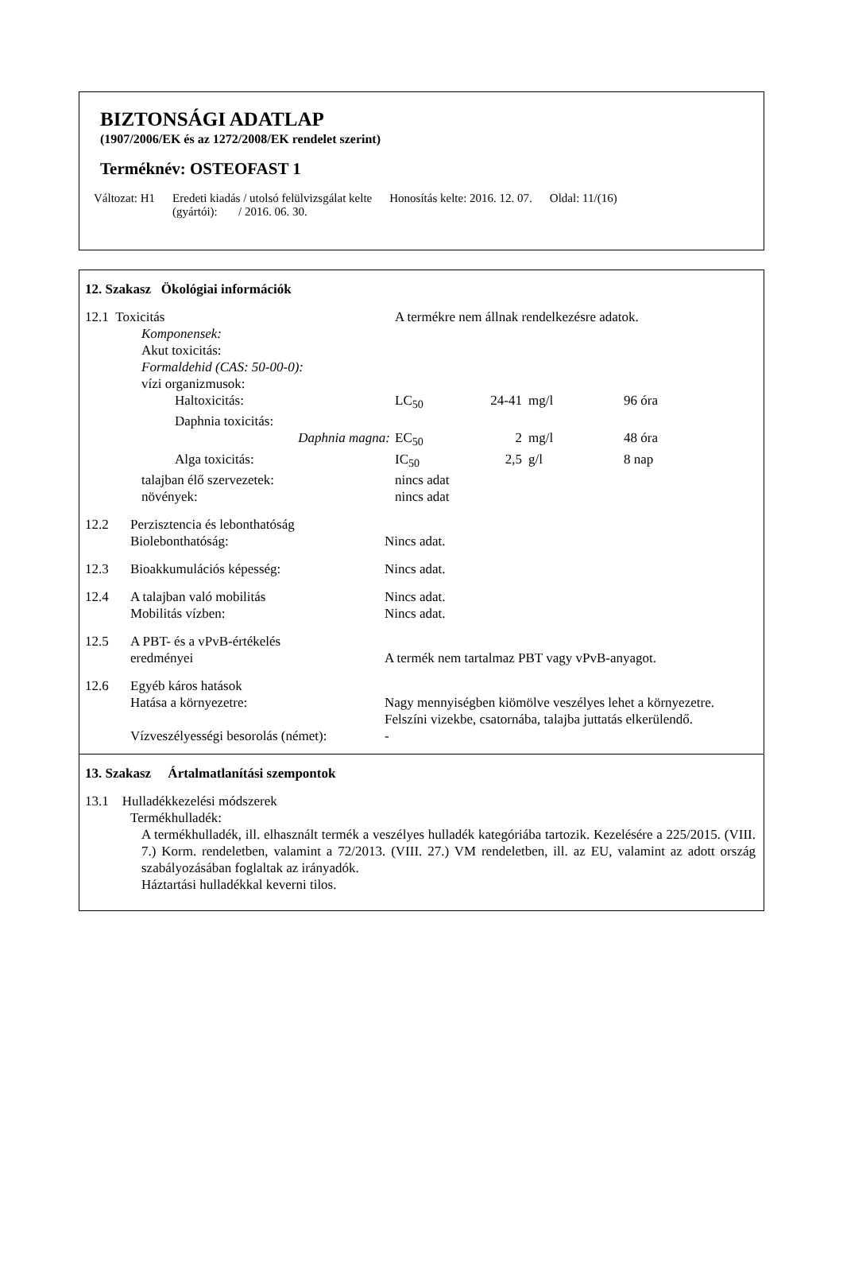BIZTONSÁGI ADATLAP
(1907/2006/EK és az 1272/2008/EK rendelet szerint)
Terméknév: OSTEOFAST 1
Változat: H1 Eredeti kiadás / utolsó felülvizsgálat kelte
(gyártói): / 2016. 06. 30. Honosítás kelte: 2016. 12. 07. Oldal: 11/(16)
12. Szakasz Ökológiai információk
| 12.1 Toxicitás | A termékre nem állnak rendelkezésre adatok. | | | |
| Komponensek: | | | | |
| Akut toxicitás: | | | | |
| Formaldehid (CAS: 50-00-0): | | | | |
| vízi organizmusok: | | | | |
| Haltoxicitás: | LC<sub>50</sub> | 24-41 | mg/l | 96 óra |
| Daphnia toxicitás: | | | | |
| Daphnia magna: | EC<sub>50</sub> | 2 | mg/l | 48 óra |
| Alga toxicitás: | IC<sub>50</sub> | 2,5 | g/l | 8 nap |
| talajban élő szervezetek: | nincs adat | | | |
| növények: | nincs adat | | | |
| 12.2 | Perzisztencia és lebonthatóság Biolebonthatóság: | Nincs adat. |
| 12.3 | Bioakkumulációs képesség: | Nincs adat. |
| 12.4 | A talajban való mobilitás Mobilitás vízben: | Nincs adat. Nincs adat. |
| 12.5 | A PBT- és a vPvB-értékelés eredményei | A termék nem tartalmaz PBT vagy vPvB-anyagot. |
| 12.6 | Egyéb káros hatások Hatása a környezetre: | Nagy mennyiségben kiömölve veszélyes lehet a környezetre. Felszíni vizekbe, csatornába, talajba juttatás elkerülendő. |
| | Vízveszélyességi besorolás (német): | - |
13. Szakasz Ártalmatlanítási szempontok
13.1 Hulladékkezelési módszerek
Termékhulladék:
A termékhulladék, ill. elhasznált termék a veszélyes hulladék kategóriába tartozik. Kezelésére a 225/2015. (VIII. 7.) Korm. rendeletben, valamint a 72/2013. (VIII. 27.) VM rendeletben, ill. az EU, valamint az adott ország szabályozásában foglaltak az irányadók.
Háztartási hulladékkal keverni tilos.